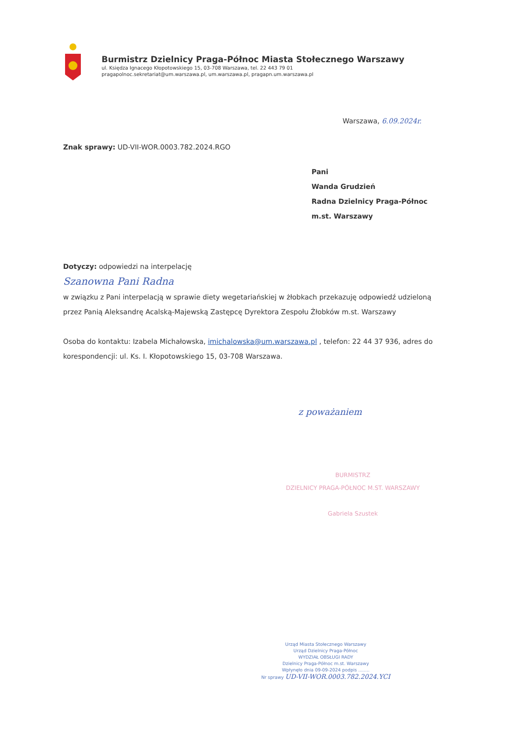Burmistrz Dzielnicy Praga-Północ Miasta Stołecznego Warszawy
ul. Księdza Ignacego Kłopotowskiego 15, 03-708 Warszawa, tel. 22 443 79 01
pragapolnoc.sekretariat@um.warszawa.pl, um.warszawa.pl, pragapn.um.warszawa.pl
Warszawa, 6.09.2024r.
Znak sprawy: UD-VII-WOR.0003.782.2024.RGO
Pani
Wanda Grudzień
Radna Dzielnicy Praga-Północ
m.st. Warszawy
Dotyczy: odpowiedzi na interpelację
Szanowna Pani Radna
w związku z Pani interpelacją w sprawie diety wegetariańskiej w żłobkach przekazuję odpowiedź udzieloną przez Panią Aleksandrę Acalską-Majewską Zastępcę Dyrektora Zespołu Żłobków m.st. Warszawy
Osoba do kontaktu: Izabela Michałowska, imichalowska@um.warszawa.pl , telefon: 22 44 37 936, adres do korespondencji: ul. Ks. I. Kłopotowskiego 15, 03-708 Warszawa.
z poważaniem
BURMISTRZ
DZIELNICY PRAGA-PÓŁNOC M.ST. WARSZAWY
Gabriela Szustek
Urząd Miasta Stołecznego Warszawy
Urząd Dzielnicy Praga-Północ
WYDZIAŁ OBSŁUGI RADY
Dzielnicy Praga-Północ m.st. Warszawy
Wpłynęło dnia 09-09-2024 podpis ........
Nr sprawy UD-VII-WOR.0003.782.2024.YCI